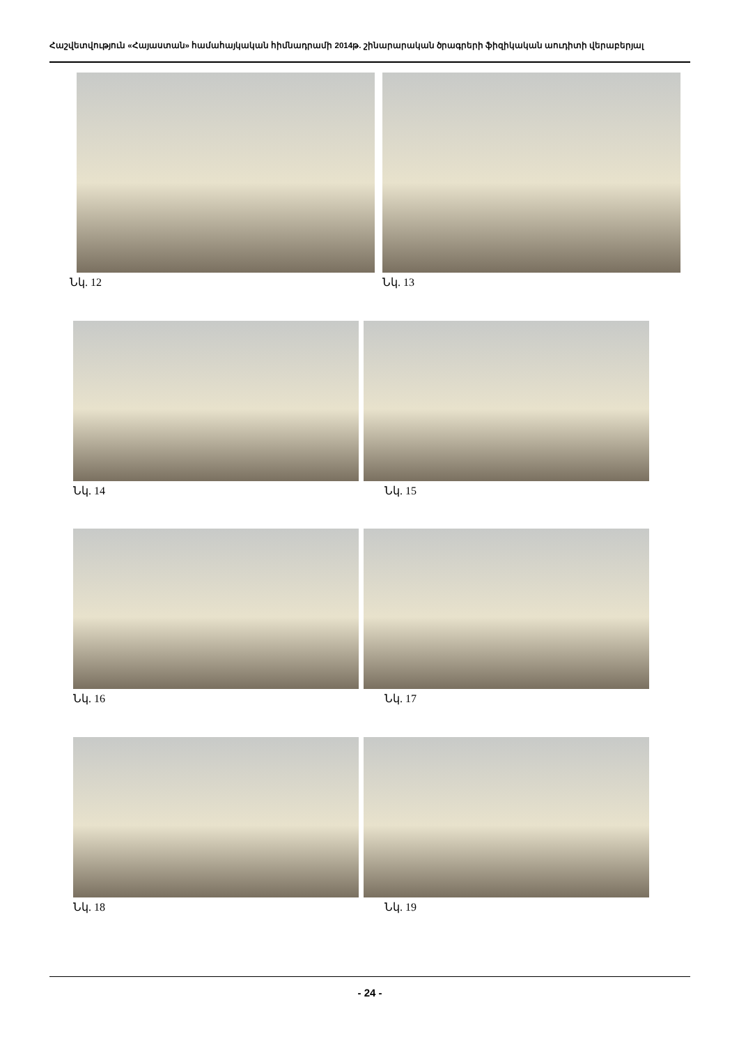Հաշվետվություն «Հայաստան» համահայկական հիմնադրամի 2014թ. շինարարական ծրագրերի ֆիզիկական աուդիտի վերաբերյալ
Նկ. 12 Նկ. 13
Նկ. 14 Նկ. 15
Նկ. 16 Նկ. 17
Նկ. 18 Նկ. 19
- 24 -